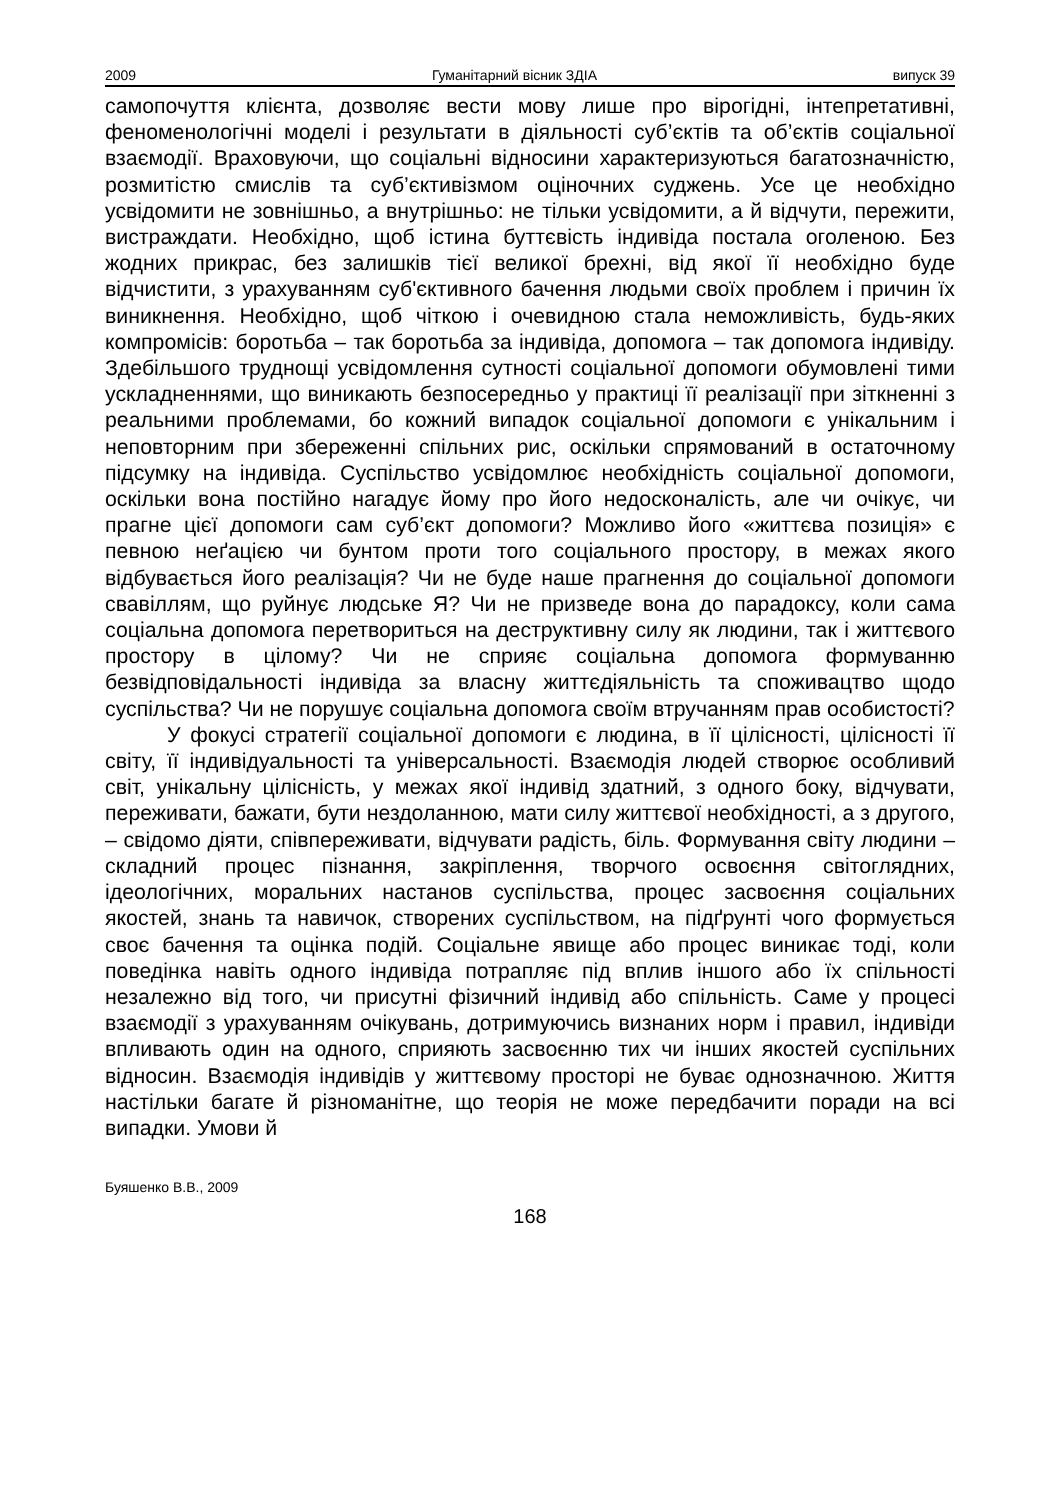2009 Гуманітарний вісник ЗДІА випуск 39
самопочуття клієнта, дозволяє вести мову лише про вірогідні, інтепретативні, феноменологічні моделі і результати в діяльності суб’єктів та об’єктів соціальної взаємодії. Враховуючи, що соціальні відносини характеризуються багатозначністю, розмитістю смислів та суб’єктивізмом оціночних суджень. Усе це необхідно усвідомити не зовнішньо, а внутрішньо: не тільки усвідомити, а й відчути, пережити, вистраждати. Необхідно, щоб істина буттєвість індивіда постала оголеною. Без жодних прикрас, без залишків тієї великої брехні, від якої її необхідно буде відчистити, з урахуванням суб'єктивного бачення людьми своїх проблем і причин їх виникнення. Необхідно, щоб чіткою і очевидною стала неможливість, будь-яких компромісів: боротьба – так боротьба за індивіда, допомога – так допомога індивіду. Здебільшого труднощі усвідомлення сутності соціальної допомоги обумовлені тими ускладненнями, що виникають безпосередньо у практиці її реалізації при зіткненні з реальними проблемами, бо кожний випадок соціальної допомоги є унікальним і неповторним при збереженні спільних рис, оскільки спрямований в остаточному підсумку на індивіда. Суспільство усвідомлює необхідність соціальної допомоги, оскільки вона постійно нагадує йому про його недосконалість, але чи очікує, чи прагне цієї допомоги сам суб’єкт допомоги? Можливо його «життєва позиція» є певною неґацією чи бунтом проти того соціального простору, в межах якого відбувається його реалізація? Чи не буде наше прагнення до соціальної допомоги свавіллям, що руйнує людське Я? Чи не призведе вона до парадоксу, коли сама соціальна допомога перетвориться на деструктивну силу як людини, так і життєвого простору в цілому? Чи не сприяє соціальна допомога формуванню безвідповідальності індивіда за власну життєдіяльність та споживацтво щодо суспільства? Чи не порушує соціальна допомога своїм втручанням прав особистості?
У фокусі стратегії соціальної допомоги є людина, в її цілісності, цілісності її світу, її індивідуальності та універсальності. Взаємодія людей створює особливий світ, унікальну цілісність, у межах якої індивід здатний, з одного боку, відчувати, переживати, бажати, бути нездоланною, мати силу життєвої необхідності, а з другого, – свідомо діяти, співпереживати, відчувати радість, біль. Формування світу людини – складний процес пізнання, закріплення, творчого освоєння світоглядних, ідеологічних, моральних настанов суспільства, процес засвоєння соціальних якостей, знань та навичок, створених суспільством, на підґрунті чого формується своє бачення та оцінка подій. Соціальне явище або процес виникає тоді, коли поведінка навіть одного індивіда потрапляє під вплив іншого або їх спільності незалежно від того, чи присутні фізичний індивід або спільність. Саме у процесі взаємодії з урахуванням очікувань, дотримуючись визнаних норм і правил, індивіди впливають один на одного, сприяють засвоєнню тих чи інших якостей суспільних відносин. Взаємодія індивідів у життєвому просторі не буває однозначною. Життя настільки багате й різноманітне, що теорія не може передбачити поради на всі випадки. Умови й
Буяшенко В.В., 2009
168